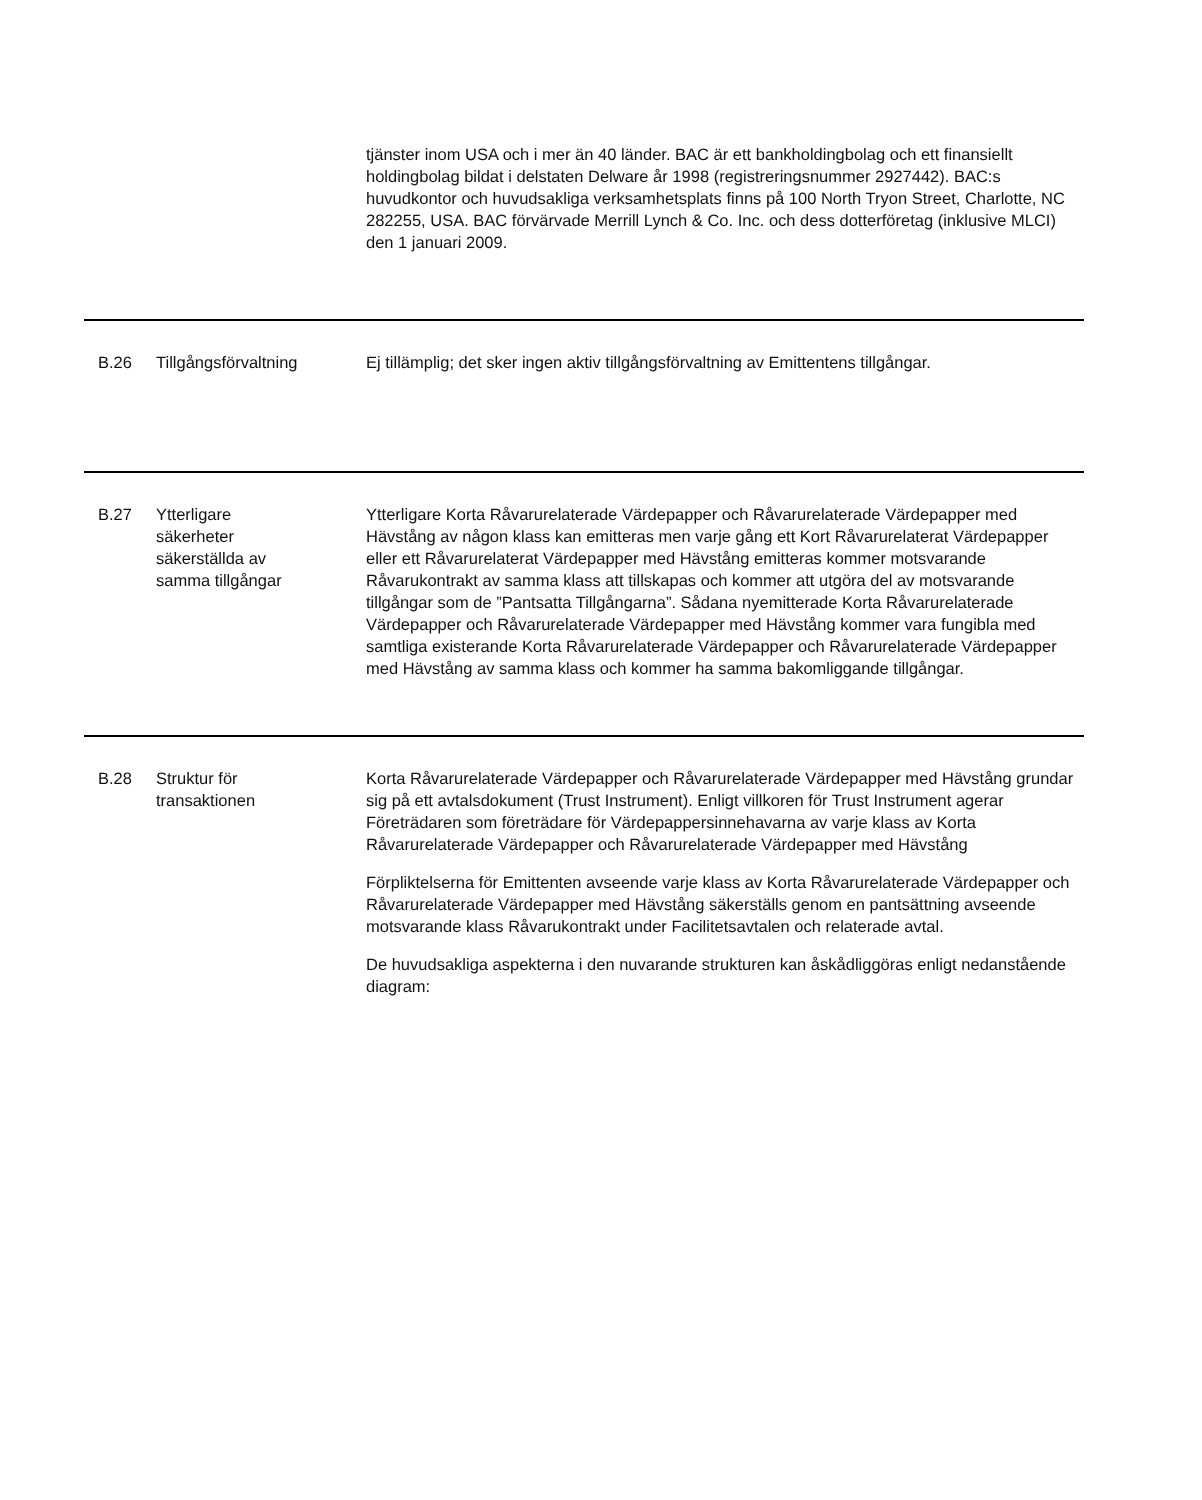| | | tjänster inom USA och i mer än 40 länder. BAC är ett bankholdingbolag och ett finansiellt holdingbolag bildat i delstaten Delware år 1998 (registreringsnummer 2927442). BAC:s huvudkontor och huvudsakliga verksamhetsplats finns på 100 North Tryon Street, Charlotte, NC 282255, USA. BAC förvärvade Merrill Lynch & Co. Inc. och dess dotterföretag (inklusive MLCI) den 1 januari 2009. |
| B.26 | Tillgångsförvaltning | Ej tillämplig; det sker ingen aktiv tillgångsförvaltning av Emittentens tillgångar. |
| B.27 | Ytterligare säkerheter säkerställda av samma tillgångar | Ytterligare Korta Råvarurelaterade Värdepapper och Råvarurelaterade Värdepapper med Hävstång av någon klass kan emitteras men varje gång ett Kort Råvarurelaterat Värdepapper eller ett Råvarurelaterat Värdepapper med Hävstång emitteras kommer motsvarande Råvarukontrakt av samma klass att tillskapas och kommer att utgöra del av motsvarande tillgångar som de ”Pantsatta Tillgångarna”. Sådana nyemitterade Korta Råvarurelaterade Värdepapper och Råvarurelaterade Värdepapper med Hävstång kommer vara fungibla med samtliga existerande Korta Råvarurelaterade Värdepapper och Råvarurelaterade Värdepapper med Hävstång av samma klass och kommer ha samma bakomliggande tillgångar. |
| B.28 | Struktur för transaktionen | Korta Råvarurelaterade Värdepapper och Råvarurelaterade Värdepapper med Hävstång grundar sig på ett avtalsdokument (Trust Instrument). Enligt villkoren för Trust Instrument agerar Företrädaren som företrädare för Värdepappersinnehavarna av varje klass av Korta Råvarurelaterade Värdepapper och Råvarurelaterade Värdepapper med Hävstång Förpliktelserna för Emittenten avseende varje klass av Korta Råvarurelaterade Värdepapper och Råvarurelaterade Värdepapper med Hävstång säkerställs genom en pantsättning avseende motsvarande klass Råvarukontrakt under Facilitetsavtalen och relaterade avtal. De huvudsakliga aspekterna i den nuvarande strukturen kan åskådliggöras enligt nedanstående diagram: |